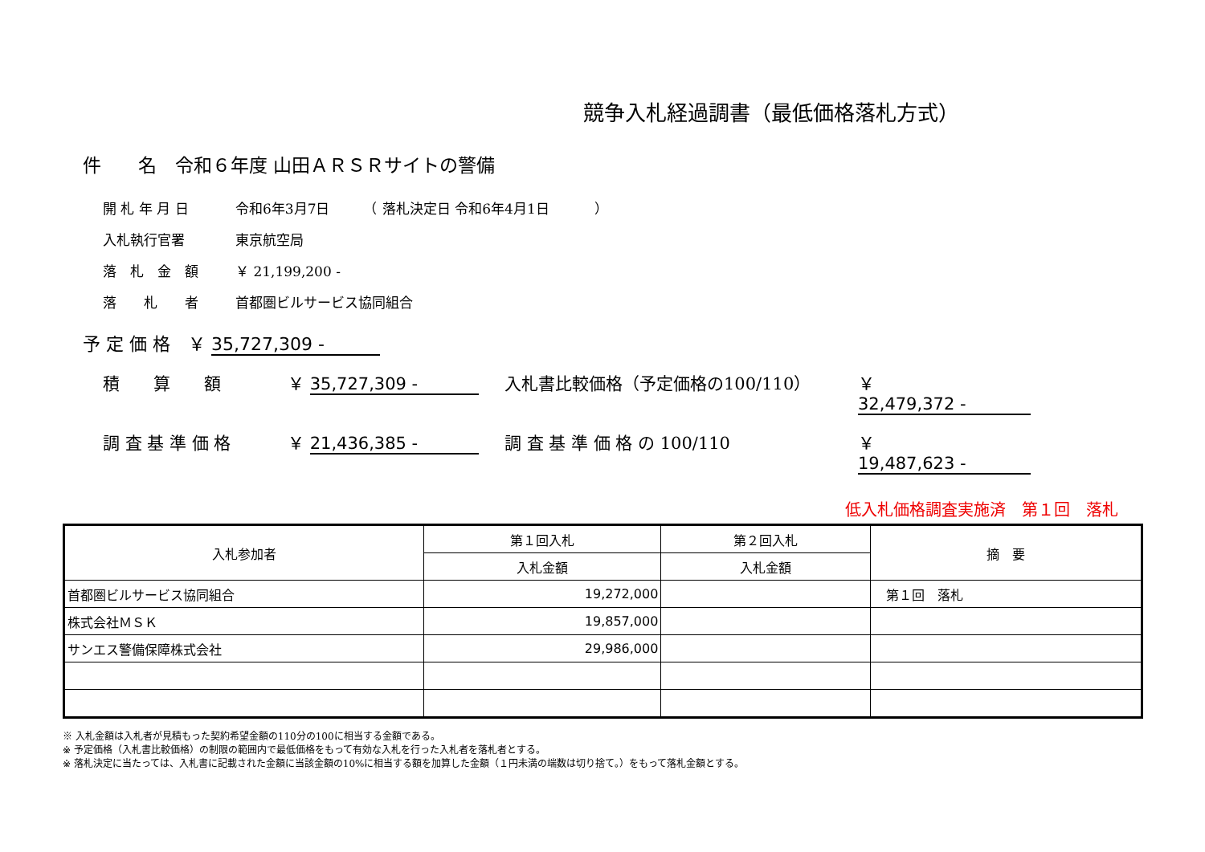競争入札経過調書（最低価格落札方式）
件　　名　令和６年度 山田ＡＲＳＲサイトの警備
開 札 年 月 日 令和6年3月7日　　　（ 落札決定日 令和6年4月1日　　　 ）
入札執行官署 東京航空局
落　札　金　額 ￥ 21,199,200 -
落　　札　　者 首都圏ビルサービス協同組合
予 定 価 格　￥ 35,727,309 -
積　　算　　額 ￥ 35,727,309 - 入札書比較価格（予定価格の100/110） ￥ 32,479,372 -
調 査 基 準 価 格 ￥ 21,436,385 - 調 査 基 準 価 格 の 100/110 ￥ 19,487,623 -
低入札価格調査実施済　第１回　落札
| 入札参加者 | 第１回入札 | 第２回入札 | 摘 要 |
| --- | --- | --- | --- |
| | 入札金額 | 入札金額 | |
| 首都圏ビルサービス協同組合 | 19,272,000 | | 第１回 落札 |
| 株式会社ＭＳＫ | 19,857,000 | | |
| サンエス警備保障株式会社 | 29,986,000 | | |
※ 入札金額は入札者が見積もった契約希望金額の110分の100に相当する金額である。
※ 予定価格（入札書比較価格）の制限の範囲内で最低価格をもって有効な入札を行った入札者を落札者とする。
※ 落札決定に当たっては、入札書に記載された金額に当該金額の10%に相当する額を加算した金額（１円未満の端数は切り捨て。）をもって落札金額とする。